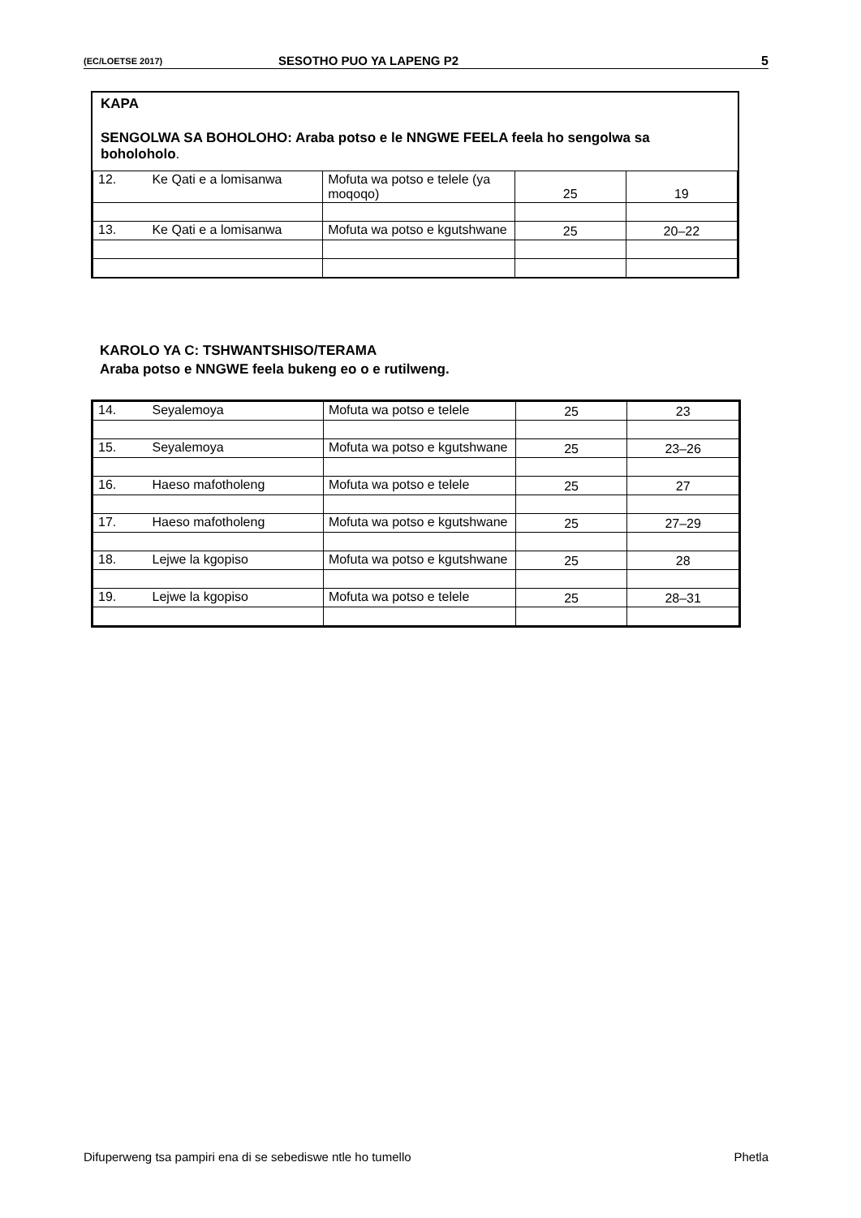(EC/LOETSE 2017) SESOTHO PUO YA LAPENG P2 5
KAPA
SENGOLWA SA BOHOLOHO: Araba potso e le NNGWE FEELA feela ho sengolwa sa boholoholo.
| 12. | Ke Qati e a lomisanwa | Mofuta wa potso e telele (ya moqoqo) | 25 | 19 |
| 13. | Ke Qati e a lomisanwa | Mofuta wa potso e kgutshwane | 25 | 20–22 |
KAROLO YA C: TSHWANTSHISO/TERAMA
Araba potso e NNGWE feela bukeng eo o e rutilweng.
| 14. | Seyalemoya | Mofuta wa potso e telele | 25 | 23 |
| 15. | Seyalemoya | Mofuta wa potso e kgutshwane | 25 | 23–26 |
| 16. | Haeso mafotholeng | Mofuta wa potso e telele | 25 | 27 |
| 17. | Haeso mafotholeng | Mofuta wa potso e kgutshwane | 25 | 27–29 |
| 18. | Lejwe la kgopiso | Mofuta wa potso e kgutshwane | 25 | 28 |
| 19. | Lejwe la kgopiso | Mofuta wa potso e telele | 25 | 28–31 |
Difuperweng tsa pampiri ena di se sebediswe ntle ho tumello Phetla